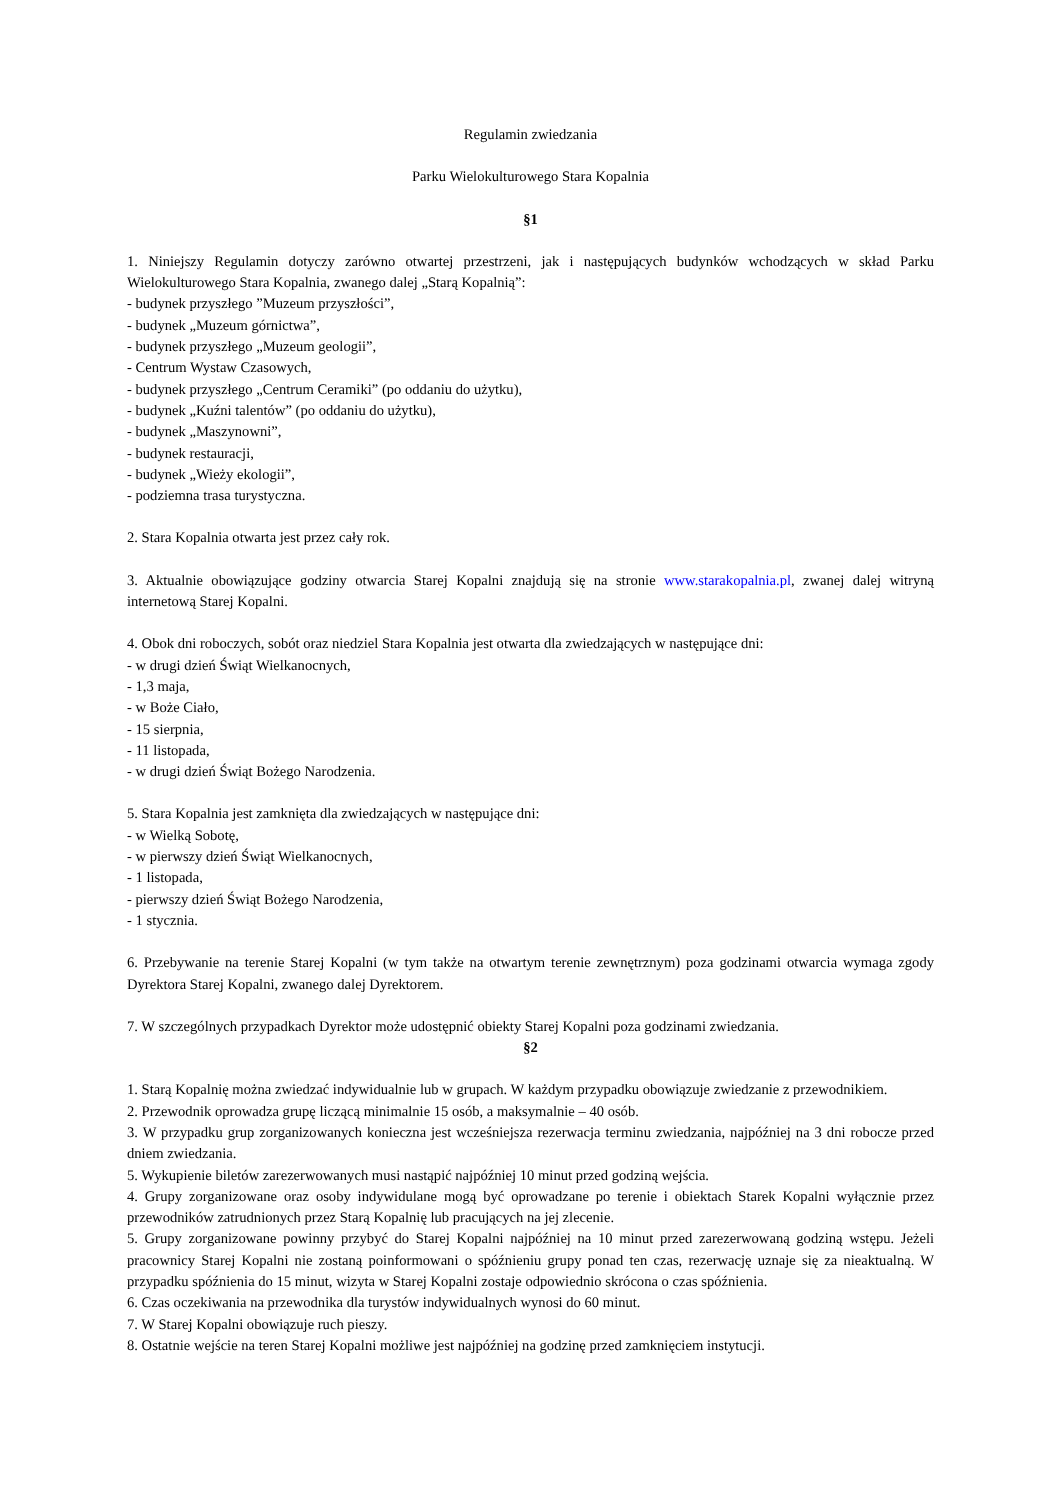Regulamin zwiedzania
Parku Wielokulturowego Stara Kopalnia
§1
1. Niniejszy Regulamin dotyczy zarówno otwartej przestrzeni, jak i następujących budynków wchodzących w skład Parku Wielokulturowego Stara Kopalnia, zwanego dalej „Starą Kopalnią”:
- budynek przyszłego ”Muzeum przyszłości”,
- budynek „Muzeum górnictwa”,
- budynek przyszłego „Muzeum geologii”,
- Centrum Wystaw Czasowych,
- budynek przyszłego „Centrum Ceramiki” (po oddaniu do użytku),
- budynek „Kuźni talentów” (po oddaniu do użytku),
- budynek „Maszynowni”,
- budynek restauracji,
- budynek „Wieży ekologii”,
- podziemna trasa turystyczna.
2. Stara Kopalnia otwarta jest przez cały rok.
3. Aktualnie obowiązujące godziny otwarcia Starej Kopalni znajdują się na stronie www.starakopalnia.pl, zwanej dalej witryną internetową Starej Kopalni.
4. Obok dni roboczych, sobót oraz niedziel Stara Kopalnia jest otwarta dla zwiedzających w następujące dni:
- w drugi dzień Świąt Wielkanocnych,
- 1,3 maja,
- w Boże Ciało,
- 15 sierpnia,
- 11 listopada,
- w drugi dzień Świąt Bożego Narodzenia.
5. Stara Kopalnia jest zamknięta dla zwiedzających w następujące dni:
- w Wielką Sobotę,
- w pierwszy dzień Świąt Wielkanocnych,
- 1 listopada,
- pierwszy dzień Świąt Bożego Narodzenia,
- 1 stycznia.
6. Przebywanie na terenie Starej Kopalni (w tym także na otwartym terenie zewnętrznym) poza godzinami otwarcia wymaga zgody Dyrektora Starej Kopalni, zwanego dalej Dyrektorem.
7. W szczególnych przypadkach Dyrektor może udostępnić obiekty Starej Kopalni poza godzinami zwiedzania.
§2
1. Starą Kopalnię można zwiedzać indywidualnie lub w grupach. W każdym przypadku obowiązuje zwiedzanie z przewodnikiem.
2. Przewodnik oprowadza grupę liczącą minimalnie 15 osób, a maksymalnie – 40 osób.
3. W przypadku grup zorganizowanych konieczna jest wcześniejsza rezerwacja terminu zwiedzania, najpóźniej na 3 dni robocze przed dniem zwiedzania.
5. Wykupienie biletów zarezerwowanych musi nastąpić najpóźniej 10 minut przed godziną wejścia.
4. Grupy zorganizowane oraz osoby indywidulane mogą być oprowadzane po terenie i obiektach Starek Kopalni wyłącznie przez przewodników zatrudnionych przez Starą Kopalnię lub pracujących na jej zlecenie.
5. Grupy zorganizowane powinny przybyć do Starej Kopalni najpóźniej na 10 minut przed zarezerwowaną godziną wstępu. Jeżeli pracownicy Starej Kopalni nie zostaną poinformowani o spóźnieniu grupy ponad ten czas, rezerwację uznaje się za nieaktualną. W przypadku spóźnienia do 15 minut, wizyta w Starej Kopalni zostaje odpowiednio skrócona o czas spóźnienia.
6. Czas oczekiwania na przewodnika dla turystów indywidualnych wynosi do 60 minut.
7. W Starej Kopalni obowiązuje ruch pieszy.
8. Ostatnie wejście na teren Starej Kopalni możliwe jest najpóźniej na godzinę przed zamknięciem instytucji.